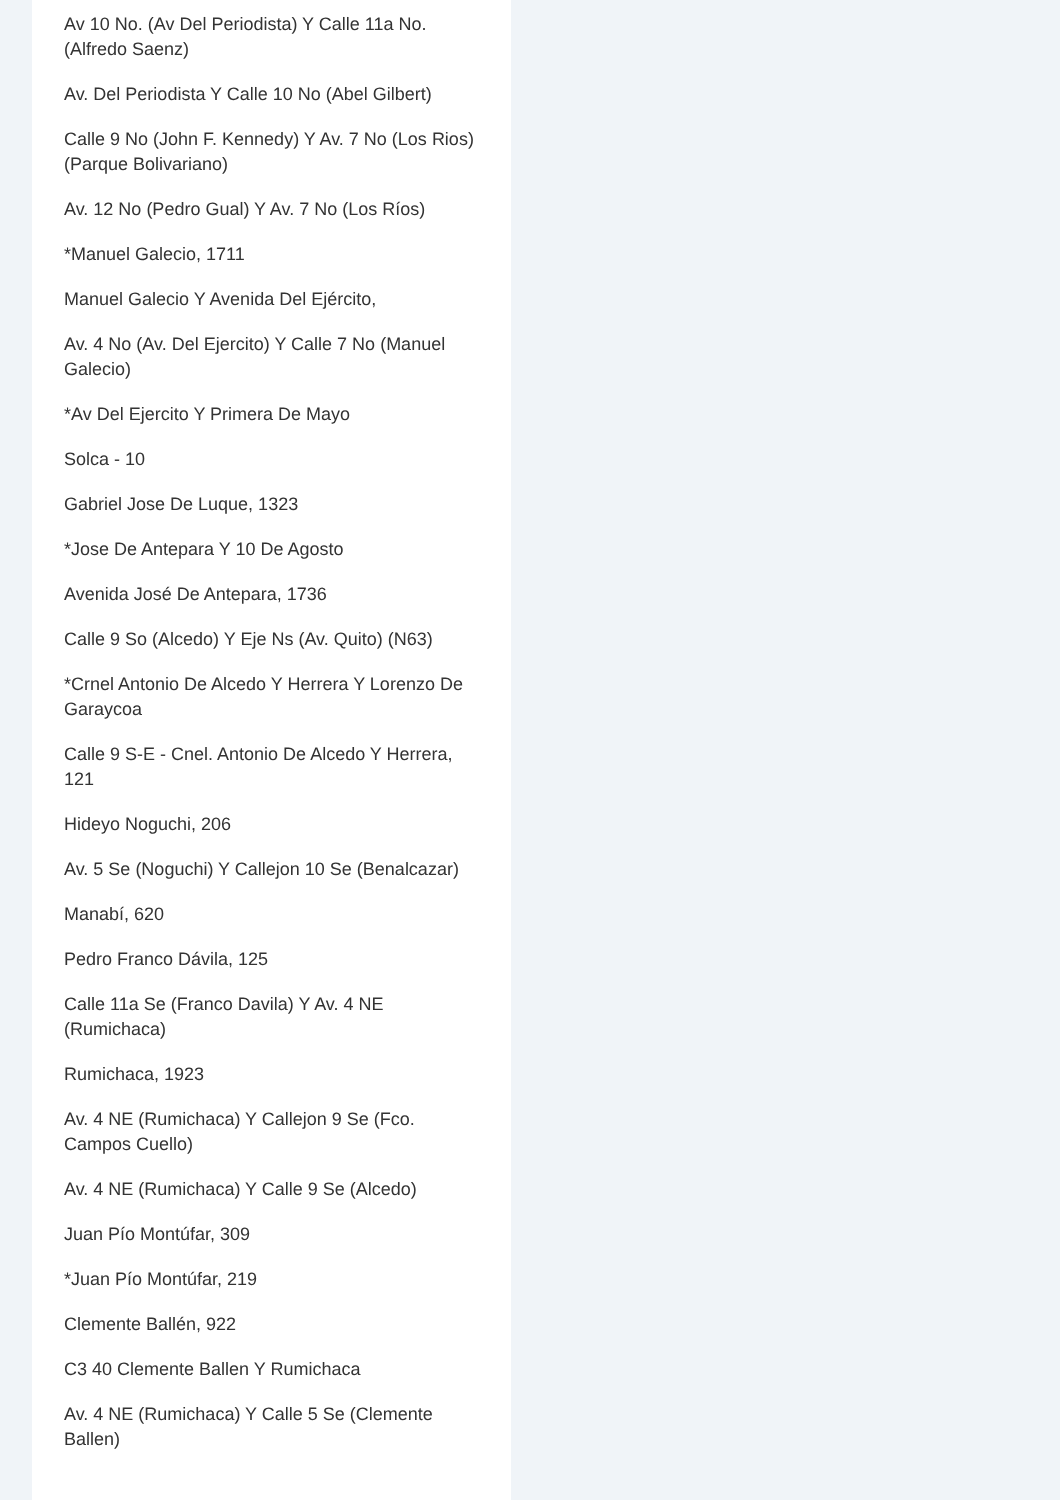Av 10 No. (Av Del Periodista) Y Calle 11a No. (Alfredo Saenz)
Av. Del Periodista Y Calle 10 No (Abel Gilbert)
Calle 9 No (John F. Kennedy) Y Av. 7 No (Los Rios) (Parque Bolivariano)
Av. 12 No (Pedro Gual) Y Av. 7 No (Los Ríos)
*Manuel Galecio, 1711
Manuel Galecio Y Avenida Del Ejército,
Av. 4 No (Av. Del Ejercito) Y Calle 7 No (Manuel Galecio)
*Av Del Ejercito Y Primera De Mayo
Solca - 10
Gabriel Jose De Luque, 1323
*Jose De Antepara Y 10 De Agosto
Avenida José De Antepara, 1736
Calle 9 So (Alcedo) Y Eje Ns (Av. Quito) (N63)
*Crnel Antonio De Alcedo Y Herrera Y Lorenzo De Garaycoa
Calle 9 S-E - Cnel. Antonio De Alcedo Y Herrera, 121
Hideyo Noguchi, 206
Av. 5 Se (Noguchi) Y Callejon 10 Se (Benalcazar)
Manabí, 620
Pedro Franco Dávila, 125
Calle 11a Se (Franco Davila) Y Av. 4 NE (Rumichaca)
Rumichaca, 1923
Av. 4 NE (Rumichaca) Y Callejon 9 Se (Fco. Campos Cuello)
Av. 4 NE (Rumichaca) Y Calle 9 Se (Alcedo)
Juan Pío Montúfar, 309
*Juan Pío Montúfar, 219
Clemente Ballén, 922
C3 40 Clemente Ballen Y Rumichaca
Av. 4 NE (Rumichaca) Y Calle 5 Se (Clemente Ballen)